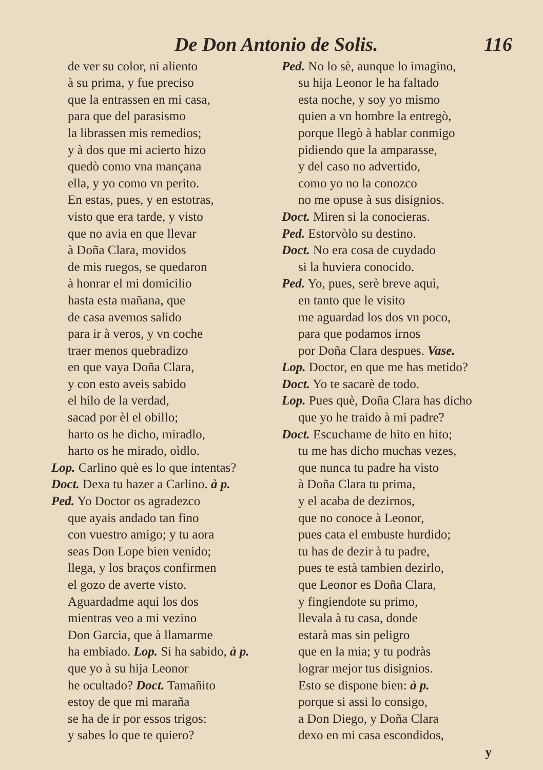De Don Antonio de Solis. 116
de ver su color, ni aliento
à su prima, y fue preciso
que la entrassen en mi casa,
para que del parasismo
la librassen mis remedios;
y à dos que mi acierto hizo
quedò como vna mançana
ella, y yo como vn perito.
En estas, pues, y en estotras,
visto que era tarde, y visto
que no avia en que llevar
à Doña Clara, movidos
de mis ruegos, se quedaron
à honrar el mi domicilio
hasta esta mañana, que
de casa avemos salido
para ir à veros, y vn coche
traer menos quebradizo
en que vaya Doña Clara,
y con esto aveis sabido
el hilo de la verdad,
sacad por èl el obillo;
harto os he dicho, miradlo,
harto os he mirado, oìdlo.
Lop. Carlino què es lo que intentas?
Doct. Dexa tu hazer a Carlino. à p.
Ped. Yo Doctor os agradezco
que ayais andado tan fino
con vuestro amigo; y tu aora
seas Don Lope bien venido;
llega, y los braços confirmen
el gozo de averte visto.
Aguardadme aqui los dos
mientras veo a mi vezino
Don Garcia, que à llamarme
ha embiado. Lop. Si ha sabido, à p.
que yo à su hija Leonor
he ocultado? Doct. Tamañito
estoy de que mi maraña
se ha de ir por essos trigos:
y sabes lo que te quiero?
Ped. No lo sè, aunque lo imagino,
su hija Leonor le ha faltado
esta noche, y soy yo mismo
quien a vn hombre la entregò,
porque llegò à hablar conmigo
pidiendo que la amparasse,
y del caso no advertido,
como yo no la conozco
no me opuse à sus disignios.
Doct. Miren si la conocieras.
Ped. Estorvòlo su destino.
Doct. No era cosa de cuydado
si la huviera conocido.
Ped. Yo, pues, serè breve aquì,
en tanto que le visito
me aguardad los dos vn poco,
para que podamos irnos
por Doña Clara despues. Vase.
Lop. Doctor, en que me has metido?
Doct. Yo te sacarè de todo.
Lop. Pues què, Doña Clara has dicho
que yo he traido à mi padre?
Doct. Escuchame de hito en hito;
tu me has dicho muchas vezes,
que nunca tu padre ha visto
à Doña Clara tu prima,
y el acaba de dezirnos,
que no conoce à Leonor,
pues cata el embuste hurdido;
tu has de dezir à tu padre,
pues te està tambien dezirlo,
que Leonor es Doña Clara,
y fingiendote su primo,
llevala à tu casa, donde
estarà mas sin peligro
que en la mia; y tu podràs
lograr mejor tus disignios.
Esto se dispone bien: à p.
porque si assi lo consigo,
a Don Diego, y Doña Clara
dexo en mi casa escondidos,
y